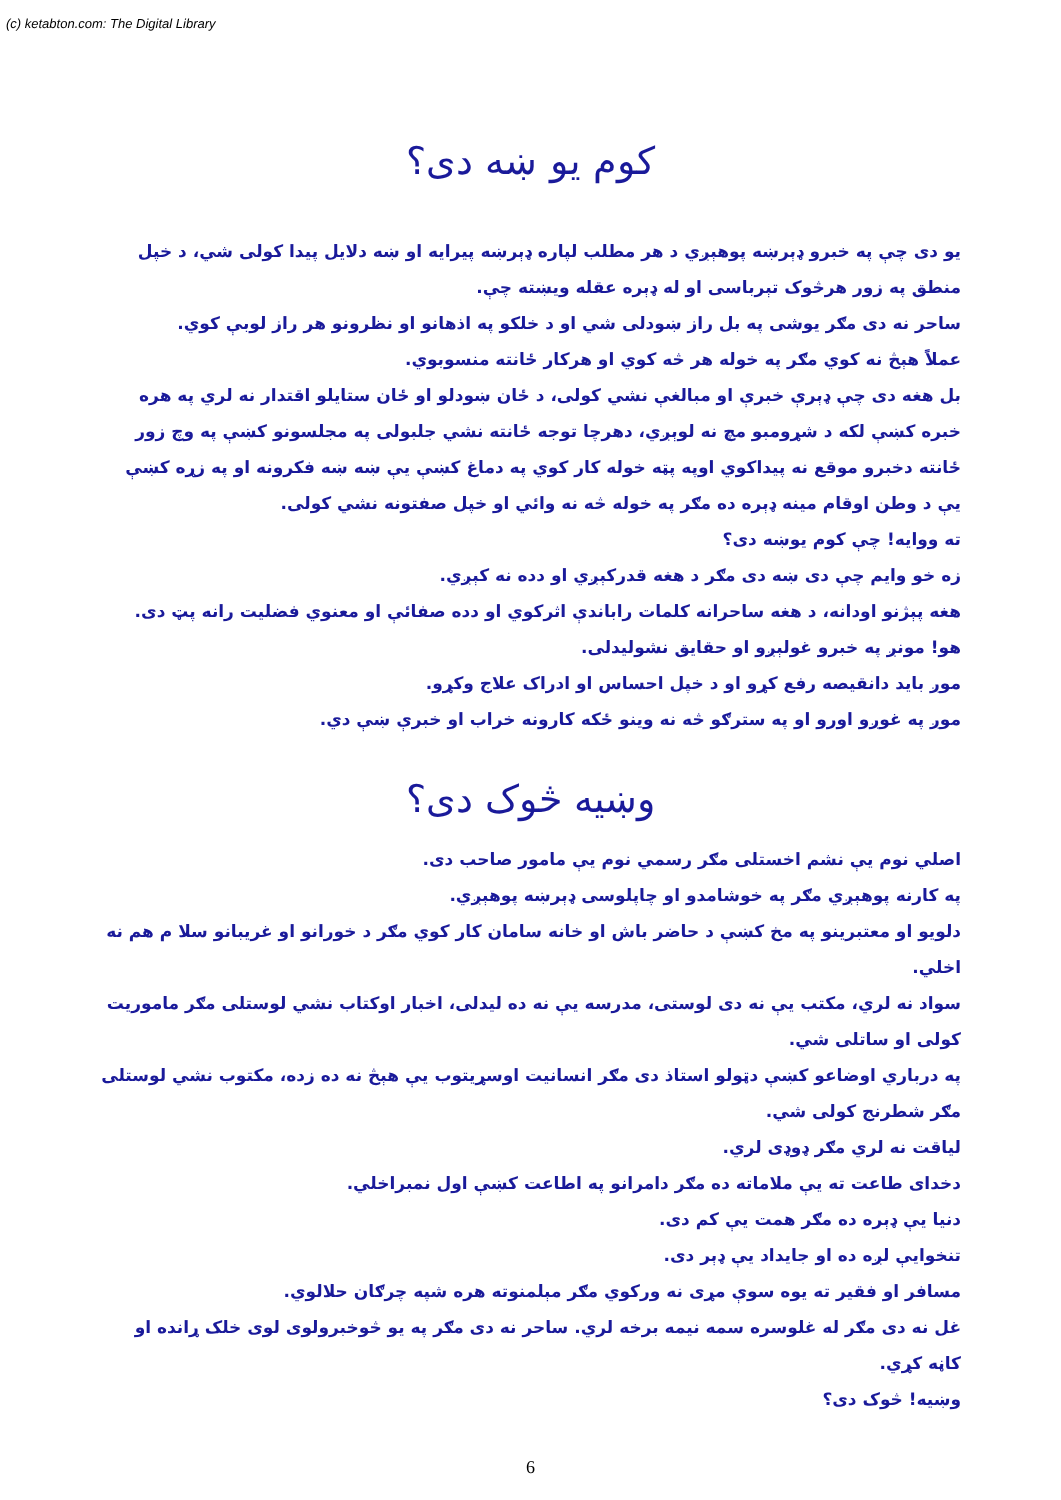(c) ketabton.com: The Digital Library
کوم یو ښه دی؟
یو دی چې په خبرو ډېرښه پوهېږي د هر مطلب لپاره ډېرښه پیرایه او ښه دلایل پیدا کولی شي، د خپل منطق په زور هرڅوک تېرباسی او له ډېره عقله ویښته چې.
ساحر نه دی مګر یوشی په بل راز ښودلی شي او د خلکو په اذهانو او نظرونو هر راز لوبې کوي.
عملاً هېڅ نه کوي مګر په خوله هر څه کوي او هرکار ځانته منسوبوي.
بل هغه دی چې ډېرې خبرې او مبالغې نشي کولی، د ځان ښودلو او ځان ستایلو اقتدار نه لري په هره خبره کښې لکه د شړومبو مچ نه لوېږي، دهرچا توجه ځانته نشي جلبولی په مجلسونو کښې په وچ زور ځانته دخبرو موقع نه پیداکوي اوپه پټه خوله کار کوي په دماغ کښې یې ښه ښه فکرونه او په زړه کښې یې د وطن اوقام مینه ډېره ده مګر په خوله څه نه وائي او خپل صفتونه نشي کولی.
ته ووایه! چې کوم یوښه دی؟
زه خو وایم چې دی ښه دی مګر د هغه قدرکېږي او دده نه کېږي.
هغه پېژنو اودانه، د هغه ساحرانه کلمات راباندې اثرکوي او دده صفائې او معنوي فضلیت رانه پټ دی.
هو! مونږ په خبرو غولېږو او حقایق نشولیدلی.
موږ باید دانقیصه رفع کړو او د خپل احساس او ادراک علاج وکړو.
موږ په غوږو اورو او په سترګو څه نه وینو ځکه کارونه خراب او خبرې ښې دي.
وښیه څوک دی؟
اصلي نوم یې نشم اخستلی مګر رسمي نوم یې مامور صاحب دی.
په کارنه پوهېږي مګر په خوشامدو او چاپلوسی ډېرښه پوهېږي.
دلویو او معتبرینو په مخ کښې د حاضر باش او خانه سامان کار کوي مګر د خورانو او غریبانو سلا م هم نه اخلي.
سواد نه لري، مکتب یې نه دی لوستی، مدرسه یې نه ده لیدلی، اخبار اوکتاب نشي لوستلی مګر ماموریت کولی او ساتلی شي.
په درباري اوضاعو کښې دټولو استاذ دی مګر انسانیت اوسړیتوب یې هېڅ نه ده زده، مکتوب نشي لوستلی مګر شطرنج کولی شي.
لیاقت نه لري مګر ډوډی لري.
دخدای طاعت ته یې ملاماته ده مګر دامرانو په اطاعت کښې اول نمبراخلي.
دنیا یې ډېره ده مګر همت یې کم دی.
تنخوایې لږه ده او جایداد یې ډېر دی.
مسافر او فقیر ته یوه سوې مړی نه ورکوي مګر مېلمنوته هره شپه چرګان حلالوي.
غل نه دی مګر له غلوسره سمه نیمه برخه لري. ساحر نه دی مګر په یو څوخبرولوی لوی خلک ړانده او کاڼه کړي.
وښیه! څوک دی؟
6